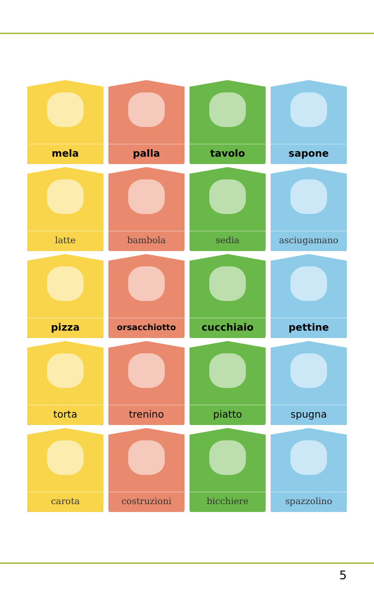mela
palla
tavolo
sapone
latte
bambola
sedia
asciugamano
pizza
orsacchiotto
cucchiaio
pettine
torta
trenino
piatto
spugna
carota
costruzioni
bicchiere
spazzolino
5